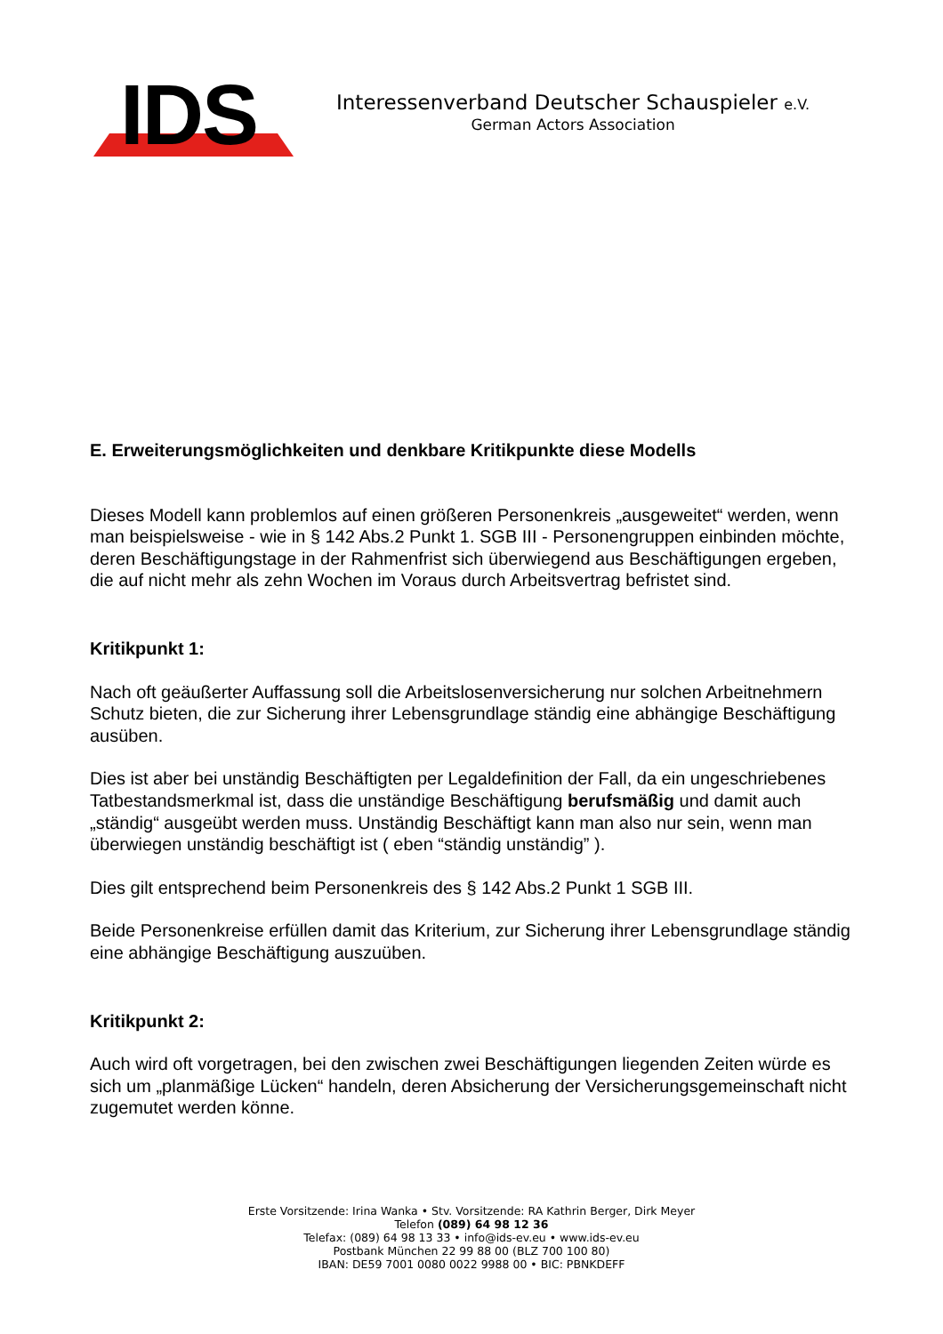IDS
Interessenverband Deutscher Schauspieler e.V.
German Actors Association
E. Erweiterungsmöglichkeiten und denkbare Kritikpunkte diese Modells
Dieses Modell kann problemlos auf einen größeren Personenkreis „ausgeweitet“ werden, wenn man beispielsweise - wie in § 142 Abs.2 Punkt 1. SGB III - Personengruppen einbinden möchte, deren Beschäftigungstage in der Rahmenfrist sich überwiegend aus Beschäftigungen ergeben, die auf nicht mehr als zehn Wochen im Voraus durch Arbeitsvertrag befristet sind.
Kritikpunkt 1:
Nach oft geäußerter Auffassung soll die Arbeitslosenversicherung nur solchen Arbeitnehmern Schutz bieten, die zur Sicherung ihrer Lebensgrundlage ständig eine abhängige Beschäftigung ausüben.
Dies ist aber bei unständig Beschäftigten per Legaldefinition der Fall, da ein ungeschriebenes Tatbestandsmerkmal ist, dass die unständige Beschäftigung berufsmäßig und damit auch „ständig“ ausgeübt werden muss. Unständig Beschäftigt kann man also nur sein, wenn man überwiegen unständig beschäftigt ist ( eben “ständig unständig” ).
Dies gilt entsprechend beim Personenkreis des § 142 Abs.2 Punkt 1 SGB III.
Beide Personenkreise erfüllen damit das Kriterium, zur Sicherung ihrer Lebensgrundlage ständig eine abhängige Beschäftigung auszuüben.
Kritikpunkt 2:
Auch wird oft vorgetragen, bei den zwischen zwei Beschäftigungen liegenden Zeiten würde es sich um „planmäßige Lücken“ handeln, deren Absicherung der Versicherungsgemeinschaft nicht zugemutet werden könne.
Erste Vorsitzende: Irina Wanka • Stv. Vorsitzende: RA Kathrin Berger, Dirk Meyer
Telefon (089) 64 98 12 36
Telefax: (089) 64 98 13 33 • info@ids-ev.eu • www.ids-ev.eu
Postbank München 22 99 88 00 (BLZ 700 100 80)
IBAN: DE59 7001 0080 0022 9988 00 • BIC: PBNKDEFF